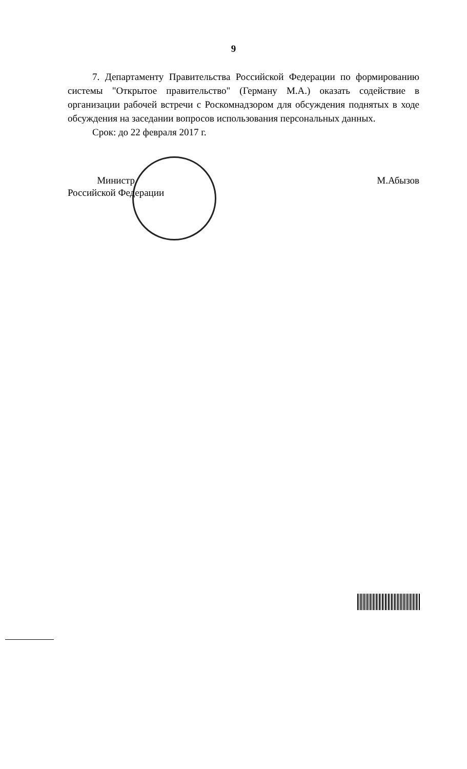9
7. Департаменту Правительства Российской Федерации по формированию системы "Открытое правительство" (Герману М.А.) оказать содействие в организации рабочей встречи с Роскомнадзором для обсуждения поднятых в ходе обсуждения на заседании вопросов использования персональных данных.
Срок: до 22 февраля 2017 г.
Министр
Российской Федерации
М.Абызов